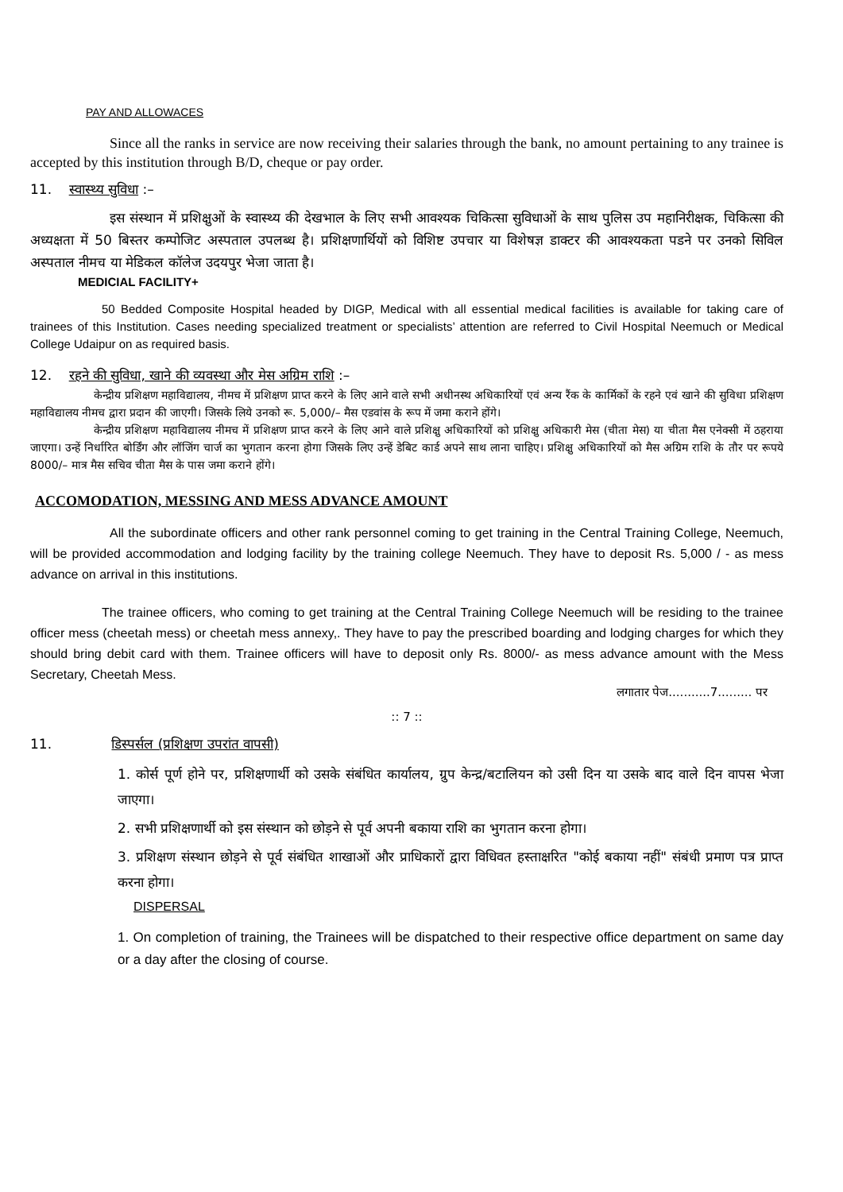PAY AND ALLOWACES
Since all the ranks in service are now receiving their salaries through the bank, no amount pertaining to any trainee is accepted by this institution through B/D, cheque or pay order.
11. स्वास्थ्य सुविधा :–
इस संस्थान में प्रशिक्षुओं के स्वास्थ्य की देखभाल के लिए सभी आवश्यक चिकित्सा सुविधाओं के साथ पुलिस उप महानिरीक्षक, चिकित्सा की अध्यक्षता में 50 बिस्तर कम्पोजिट अस्पताल उपलब्ध है। प्रशिक्षणार्थियों को विशिष्ट उपचार या विशेषज्ञ डाक्टर की आवश्यकता पडने पर उनको सिविल अस्पताल नीमच या मेडिकल कॉलेज उदयपुर भेजा जाता है।
MEDICIAL FACILITY+
50 Bedded Composite Hospital headed by DIGP, Medical with all essential medical facilities is available for taking care of trainees of this Institution. Cases needing specialized treatment or specialists’ attention are referred to Civil Hospital Neemuch or Medical College Udaipur on as required basis.
12. रहने की सुविधा, खाने की व्यवस्था और मेस अग्रिम राशि :–
केन्द्रीय प्रशिक्षण महाविद्यालय, नीमच में प्रशिक्षण प्राप्त करने के लिए आने वाले सभी अधीनस्थ अधिकारियों एवं अन्य रैंक के कार्मिकों के रहने एवं खाने की सुविधा प्रशिक्षण महाविद्यालय नीमच द्वारा प्रदान की जाएगी। जिसके लिये उनको रू. 5,000/– मैस एडवांस के रूप में जमा कराने होंगे।
केन्द्रीय प्रशिक्षण महाविद्यालय नीमच में प्रशिक्षण प्राप्त करने के लिए आने वाले प्रशिक्षु अधिकारियों को प्रशिक्षु अधिकारी मेस (चीता मेस) या चीता मैस एनेक्सी में ठहराया जाएगा। उन्हें निर्धारित बोर्डिंग और लॉजिंग चार्ज का भुगतान करना होगा जिसके लिए उन्हें डेबिट कार्ड अपने साथ लाना चाहिए। प्रशिक्षु अधिकारियों को मैस अग्रिम राशि के तौर पर रूपये 8000/– मात्र मैस सचिव चीता मैस के पास जमा कराने होंगे।
ACCOMODATION, MESSING AND MESS ADVANCE AMOUNT
All the subordinate officers and other rank personnel coming to get training in the Central Training College, Neemuch, will be provided accommodation and lodging facility by the training college Neemuch. They have to deposit Rs. 5,000 / - as mess advance on arrival in this institutions.
The trainee officers, who coming to get training at the Central Training College Neemuch will be residing to the trainee officer mess (cheetah mess) or cheetah mess annexy,. They have to pay the prescribed boarding and lodging charges for which they should bring debit card with them. Trainee officers will have to deposit only Rs. 8000/- as mess advance amount with the Mess Secretary, Cheetah Mess.
लगातार पेज...........7......... पर
:: 7 ::
11. डिस्पर्सल (प्रशिक्षण उपरांत वापसी)
1. कोर्स पूर्ण होने पर, प्रशिक्षणार्थी को उसके संबंधित कार्यालय, ग्रुप केन्द्र/बटालियन को उसी दिन या उसके बाद वाले दिन वापस भेजा जाएगा।
2. सभी प्रशिक्षणार्थी को इस संस्थान को छोड़ने से पूर्व अपनी बकाया राशि का भुगतान करना होगा।
3. प्रशिक्षण संस्थान छोड़ने से पूर्व संबंधित शाखाओं और प्राधिकारों द्वारा विधिवत हस्ताक्षरित "कोई बकाया नहीं" संबंधी प्रमाण पत्र प्राप्त करना होगा।
DISPERSAL
1. On completion of training, the Trainees will be dispatched to their respective office department on same day or a day after the closing of course.